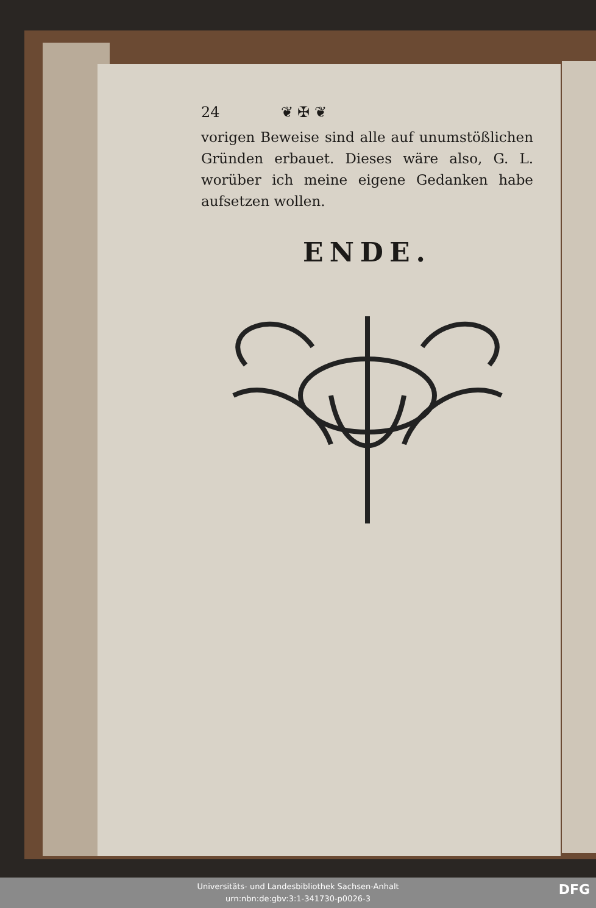24 ❦ ✠ ❦
vorigen Beweise sind alle auf unumstößlichen Gründen erbauet. Dieses wäre also, G. L. worüber ich meine eigene Gedanken habe aufsetzen wollen.
ENDE.
Universitäts- und Landesbibliothek Sachsen-Anhalt
urn:nbn:de:gbv:3:1-341730-p0026-3
DFG